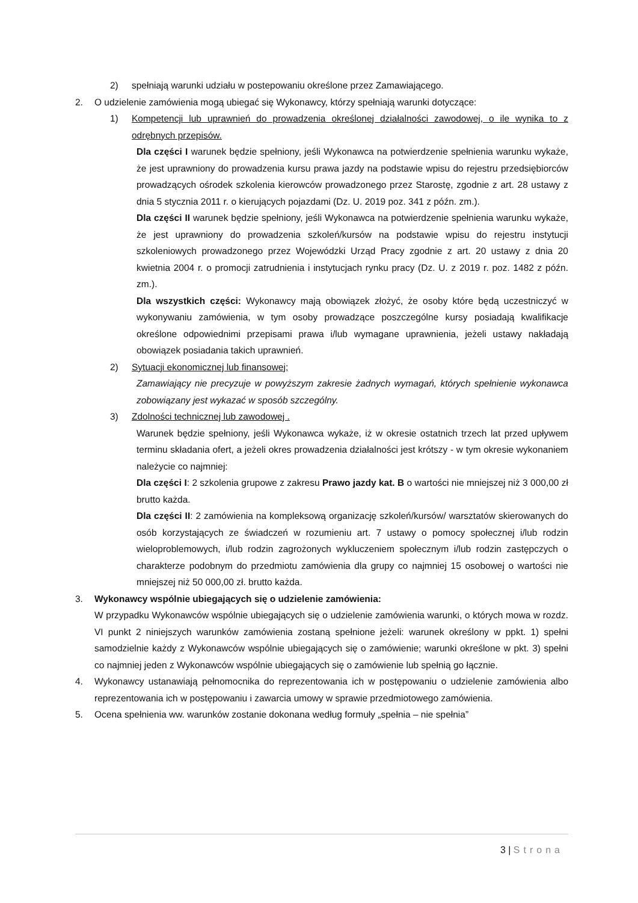2) spełniają warunki udziału w postepowaniu określone przez Zamawiającego.
2. O udzielenie zamówienia mogą ubiegać się Wykonawcy, którzy spełniają warunki dotyczące:
1) Kompetencji lub uprawnień do prowadzenia określonej działalności zawodowej, o ile wynika to z odrębnych przepisów.
Dla części I warunek będzie spełniony, jeśli Wykonawca na potwierdzenie spełnienia warunku wykaże, że jest uprawniony do prowadzenia kursu prawa jazdy na podstawie wpisu do rejestru przedsiębiorców prowadzących ośrodek szkolenia kierowców prowadzonego przez Starostę, zgodnie z art. 28 ustawy z dnia 5 stycznia 2011 r. o kierujących pojazdami (Dz. U. 2019 poz. 341 z późn. zm.).
Dla części II warunek będzie spełniony, jeśli Wykonawca na potwierdzenie spełnienia warunku wykaże, że jest uprawniony do prowadzenia szkoleń/kursów na podstawie wpisu do rejestru instytucji szkoleniowych prowadzonego przez Wojewódzki Urząd Pracy zgodnie z art. 20 ustawy z dnia 20 kwietnia 2004 r. o promocji zatrudnienia i instytucjach rynku pracy (Dz. U. z 2019 r. poz. 1482 z późn. zm.).
Dla wszystkich części: Wykonawcy mają obowiązek złożyć, że osoby które będą uczestniczyć w wykonywaniu zamówienia, w tym osoby prowadzące poszczególne kursy posiadają kwalifikacje określone odpowiednimi przepisami prawa i/lub wymagane uprawnienia, jeżeli ustawy nakładają obowiązek posiadania takich uprawnień.
2) Sytuacji ekonomicznej lub finansowej;
Zamawiający nie precyzuje w powyższym zakresie żadnych wymagań, których spełnienie wykonawca zobowiązany jest wykazać w sposób szczególny.
3) Zdolności technicznej lub zawodowej .
Warunek będzie spełniony, jeśli Wykonawca wykaże, iż w okresie ostatnich trzech lat przed upływem terminu składania ofert, a jeżeli okres prowadzenia działalności jest krótszy - w tym okresie wykonaniem należycie co najmniej:
Dla części I: 2 szkolenia grupowe z zakresu Prawo jazdy kat. B o wartości nie mniejszej niż 3 000,00 zł brutto każda.
Dla części II: 2 zamówienia na kompleksową organizację szkoleń/kursów/ warsztatów skierowanych do osób korzystających ze świadczeń w rozumieniu art. 7 ustawy o pomocy społecznej i/lub rodzin wieloproblemowych, i/lub rodzin zagrożonych wykluczeniem społecznym i/lub rodzin zastępczych o charakterze podobnym do przedmiotu zamówienia dla grupy co najmniej 15 osobowej o wartości nie mniejszej niż 50 000,00 zł. brutto każda.
3. Wykonawcy wspólnie ubiegających się o udzielenie zamówienia:
W przypadku Wykonawców wspólnie ubiegających się o udzielenie zamówienia warunki, o których mowa w rozdz. VI punkt 2 niniejszych warunków zamówienia zostaną spełnione jeżeli: warunek określony w ppkt. 1) spełni samodzielnie każdy z Wykonawców wspólnie ubiegających się o zamówienie; warunki określone w pkt. 3) spełni co najmniej jeden z Wykonawców wspólnie ubiegających się o zamówienie lub spełnią go łącznie.
4. Wykonawcy ustanawiają pełnomocnika do reprezentowania ich w postępowaniu o udzielenie zamówienia albo reprezentowania ich w postępowaniu i zawarcia umowy w sprawie przedmiotowego zamówienia.
5. Ocena spełnienia ww. warunków zostanie dokonana według formuły „spełnia – nie spełnia”
3 | Strona